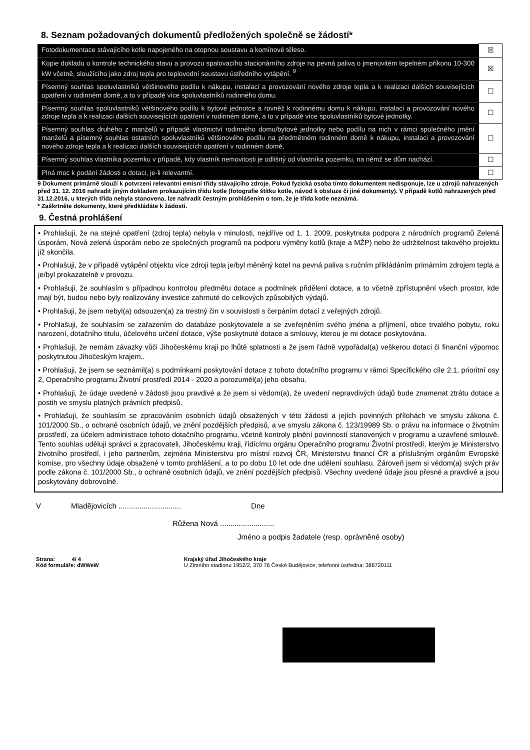8. Seznam požadovaných dokumentů předložených společně se žádostí*
| Fotodokumentace stávajícího kotle napojeného na otopnou soustavu a komínové těleso. | ☒ |
| Kopie dokladu o kontrole technického stavu a provozu spalovacího stacionárního zdroje na pevná paliva o jmenovitém tepelném příkonu 10-300 kW včetně, sloužícího jako zdroj tepla pro teplovodní soustavu ústředního vytápění. <sup>9</sup> | ☒ |
| Písemný souhlas spoluvlastníků většinového podílu k nákupu, instalaci a provozování nového zdroje tepla a k realizaci dalších souvisejících opatření v rodinném domě, a to v případě více spoluvlastníků rodinného domu. | ☐ |
| Písemný souhlas spoluvlastníků většinového podílu k bytové jednotce a rovněž k rodinnému domu k nákupu, instalaci a provozování nového zdroje tepla a k realizaci dalších souvisejících opatření v rodinném domě, a to v případě více spoluvlastníků bytové jednotky. | ☐ |
| Písemný souhlas druhého z manželů v případě vlastnictví rodinného domu/bytové jednotky nebo podílu na nich v rámci společného jmění manželů a písemný souhlas ostatních spoluvlastníků většinového podílu na předmětném rodinném domě k nákupu, instalaci a provozování nového zdroje tepla a k realizaci dalších souvisejících opatření v rodinném domě. | ☐ |
| Písemný souhlas vlastníka pozemku v případě, kdy vlastník nemovitosti je odlišný od vlastníka pozemku, na němž se dům nachází. | ☐ |
| Plná moc k podání žádosti o dotaci, je-li relevantní. | ☐ |
9 Dokument primárně slouží k potvrzení relevantní emisní třídy stávajícího zdroje. Pokud fyzická osoba tímto dokumentem nedisponuje, lze u zdrojů nahrazených před 31. 12. 2016 nahradit jiným dokladem prokazujícím třídu kotle (fotografie štítku kotle, návod k obsluze či jiné dokumenty). V případě kotlů nahrazených před 31.12.2016, u kterých třída nebyla stanovena, lze nahradit čestným prohlášením o tom, že je třída kotle neznámá.
* Zaškrtněte dokumenty, které předkládáte k žádosti.
9. Čestná prohlášení
• Prohlašuji, že na stejné opatření (zdroj tepla) nebyla v minulosti, nejdříve od 1. 1. 2009, poskytnuta podpora z národních programů Zelená úsporám, Nová zelená úsporám nebo ze společných programů na podporu výměny kotlů (kraje a MŽP) nebo že udržitelnost takového projektu již skončila.
• Prohlašuji, že v případě vytápění objektu více zdroji tepla je/byl měněný kotel na pevná paliva s ručním přikládáním primárním zdrojem tepla a je/byl prokazatelně v provozu.
• Prohlašuji, že souhlasím s případnou kontrolou předmětu dotace a podmínek přidělení dotace, a to včetně zpřístupnění všech prostor, kde mají být, budou nebo byly realizovány investice zahrnuté do celkových způsobilých výdajů.
• Prohlašuji, že jsem nebyl(a) odsouzen(a) za trestný čin v souvislosti s čerpáním dotací z veřejných zdrojů.
• Prohlašuji, že souhlasím se zařazením do databáze poskytovatele a se zveřejněním svého jména a příjmení, obce trvalého pobytu, roku narození, dotačního titulu, účelového určení dotace, výše poskytnuté dotace a smlouvy, kterou je mi dotace poskytována.
• Prohlašuji, že nemám závazky vůči Jihočeskému kraji po lhůtě splatnosti a že jsem řádně vypořádal(a) veškerou dotaci či finanční výpomoc poskytnutou Jihočeským krajem..
• Prohlašuji, že jsem se seznámil(a) s podmínkami poskytování dotace z tohoto dotačního programu v rámci Specifického cíle 2.1, prioritní osy 2, Operačního programu Životní prostředí 2014 - 2020 a porozuměl(a) jeho obsahu.
• Prohlašuji, že údaje uvedené v žádosti jsou pravdivé a že jsem si vědom(a), že uvedení nepravdivých údajů bude znamenat ztrátu dotace a postih ve smyslu platných právních předpisů.
• Prohlašuji, že souhlasím se zpracováním osobních údajů obsažených v této žádosti a jejích povinných přílohách ve smyslu zákona č. 101/2000 Sb., o ochraně osobních údajů, ve znění pozdějších předpisů, a ve smyslu zákona č. 123/19989 Sb. o právu na informace o životním prostředí, za účelem administrace tohoto dotačního programu, včetně kontroly plnění povinností stanovených v programu a uzavřené smlouvě. Tento souhlas uděluji správci a zpracovateli, Jihočeskému kraji, řídícímu orgánu Operačního programu Životní prostředí, kterým je Ministerstvo životního prostředí, i jeho partnerům, zejména Ministerstvu pro místní rozvoj ČR, Ministerstvu financí ČR a příslušným orgánům Evropské komise, pro všechny údaje obsažené v tomto prohlášení, a to po dobu 10 let ode dne udělení souhlasu. Zároveň jsem si vědom(a) svých práv podle zákona č. 101/2000 Sb., o ochraně osobních údajů, ve znění pozdějších předpisů. Všechny uvedené údaje jsou přesné a pravdivé a jsou poskytovány dobrovolně.
V Mladějovicích .............................. Dne
Růžena Nová ..........................
Jméno a podpis žadatele (resp. oprávněné osoby)
Strana: 4/ 4
Kód formuláře: dWWeW
Krajský úřad Jihočeského kraje
U Zimního stadionu 1952/2, 370 76 České Budějovice; telefonní ústředna: 386720111